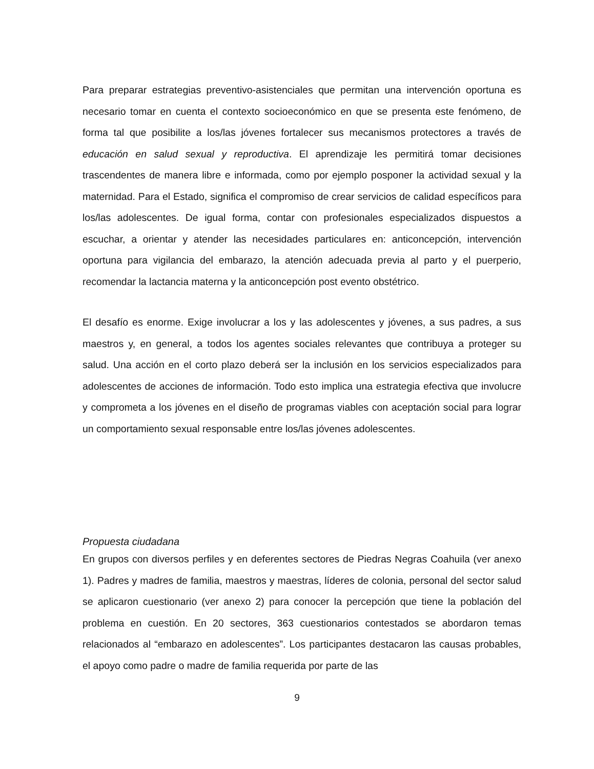Para preparar estrategias preventivo-asistenciales que permitan una intervención oportuna es necesario tomar en cuenta el contexto socioeconómico en que se presenta este fenómeno, de forma tal que posibilite a los/las jóvenes fortalecer sus mecanismos protectores a través de educación en salud sexual y reproductiva. El aprendizaje les permitirá tomar decisiones trascendentes de manera libre e informada, como por ejemplo posponer la actividad sexual y la maternidad. Para el Estado, significa el compromiso de crear servicios de calidad específicos para los/las adolescentes. De igual forma, contar con profesionales especializados dispuestos a escuchar, a orientar y atender las necesidades particulares en: anticoncepción, intervención oportuna para vigilancia del embarazo, la atención adecuada previa al parto y el puerperio, recomendar la lactancia materna y la anticoncepción post evento obstétrico.
El desafío es enorme. Exige involucrar a los y las adolescentes y jóvenes, a sus padres, a sus maestros y, en general, a todos los agentes sociales relevantes que contribuya a proteger su salud. Una acción en el corto plazo deberá ser la inclusión en los servicios especializados para adolescentes de acciones de información. Todo esto implica una estrategia efectiva que involucre y comprometa a los jóvenes en el diseño de programas viables con aceptación social para lograr un comportamiento sexual responsable entre los/las jóvenes adolescentes.
Propuesta ciudadana
En grupos con diversos perfiles y en deferentes sectores de Piedras Negras Coahuila (ver anexo 1). Padres y madres de familia, maestros y maestras, líderes de colonia, personal del sector salud se aplicaron cuestionario (ver anexo 2) para conocer la percepción que tiene la población del problema en cuestión. En 20 sectores, 363 cuestionarios contestados se abordaron temas relacionados al “embarazo en adolescentes”. Los participantes destacaron las causas probables, el apoyo como padre o madre de familia requerida por parte de las
9